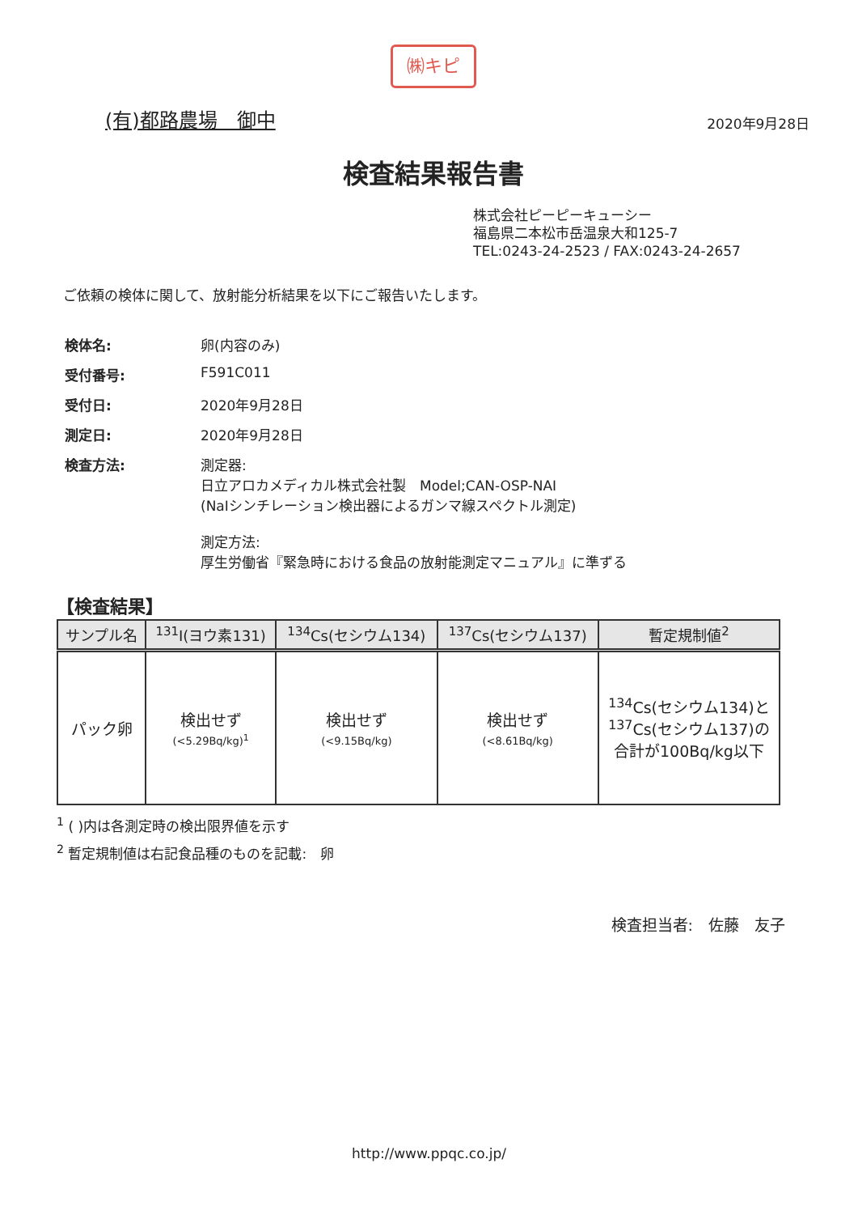㈱キピ
(有)都路農場　御中
2020年9月28日
検査結果報告書
株式会社ピーピーキューシー
福島県二本松市岳温泉大和125-7
TEL:0243-24-2523 / FAX:0243-24-2657
ご依頼の検体に関して、放射能分析結果を以下にご報告いたします。
| 検体名: | 卵(内容のみ) |
| 受付番号: | F591C011 |
| 受付日: | 2020年9月28日 |
| 測定日: | 2020年9月28日 |
| 検査方法: | 測定器: 日立アロカメディカル株式会社製 Model;CAN-OSP-NAI (NaIシンチレーション検出器によるガンマ線スペクトル測定) 測定方法: 厚生労働省『緊急時における食品の放射能測定マニュアル』に準ずる |
【検査結果】
| サンプル名 | <sup>131</sup>I(ヨウ素131) | <sup>134</sup>Cs(セシウム134) | <sup>137</sup>Cs(セシウム137) | 暫定規制値<sup>2</sup> |
| --- | --- | --- | --- | --- |
| パック卵 | 検出せず (<5.29Bq/kg)<sup>1</sup> | 検出せず (<9.15Bq/kg) | 検出せず (<8.61Bq/kg) | <sup>134</sup>Cs(セシウム134)と <sup>137</sup>Cs(セシウム137)の 合計が100Bq/kg以下 |
<sup>1</sup> ( )内は各測定時の検出限界値を示す
<sup>2</sup> 暫定規制値は右記食品種のものを記載:　卵
検査担当者:　佐藤　友子
http://www.ppqc.co.jp/